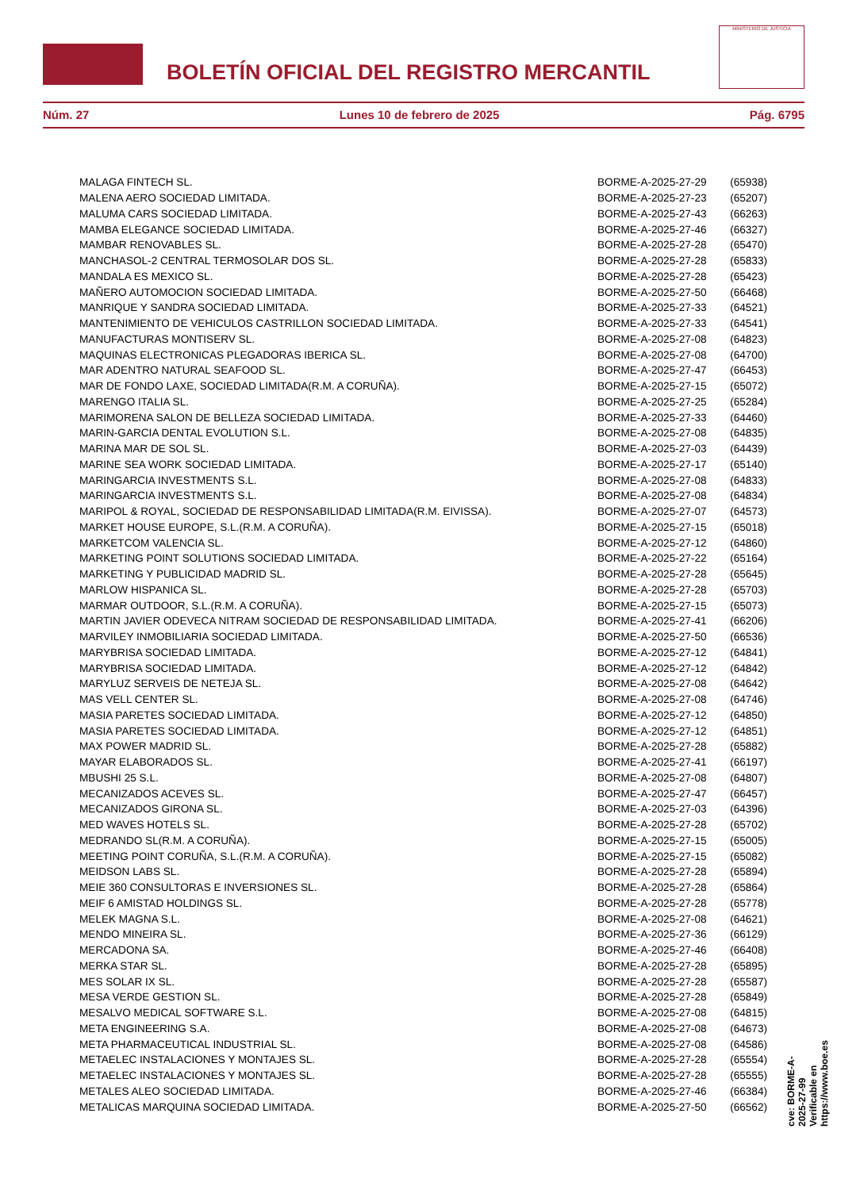BOLETÍN OFICIAL DEL REGISTRO MERCANTIL
MINISTERIO DE JUSTICIA
Núm. 27 Lunes 10 de febrero de 2025 Pág. 6795
| MALAGA FINTECH SL. | BORME-A-2025-27-29 | (65938) |
| MALENA AERO SOCIEDAD LIMITADA. | BORME-A-2025-27-23 | (65207) |
| MALUMA CARS SOCIEDAD LIMITADA. | BORME-A-2025-27-43 | (66263) |
| MAMBA ELEGANCE SOCIEDAD LIMITADA. | BORME-A-2025-27-46 | (66327) |
| MAMBAR RENOVABLES SL. | BORME-A-2025-27-28 | (65470) |
| MANCHASOL-2 CENTRAL TERMOSOLAR DOS SL. | BORME-A-2025-27-28 | (65833) |
| MANDALA ES MEXICO SL. | BORME-A-2025-27-28 | (65423) |
| MAÑERO AUTOMOCION SOCIEDAD LIMITADA. | BORME-A-2025-27-50 | (66468) |
| MANRIQUE Y SANDRA SOCIEDAD LIMITADA. | BORME-A-2025-27-33 | (64521) |
| MANTENIMIENTO DE VEHICULOS CASTRILLON SOCIEDAD LIMITADA. | BORME-A-2025-27-33 | (64541) |
| MANUFACTURAS MONTISERV SL. | BORME-A-2025-27-08 | (64823) |
| MAQUINAS ELECTRONICAS PLEGADORAS IBERICA SL. | BORME-A-2025-27-08 | (64700) |
| MAR ADENTRO NATURAL SEAFOOD SL. | BORME-A-2025-27-47 | (66453) |
| MAR DE FONDO LAXE, SOCIEDAD LIMITADA(R.M. A CORUÑA). | BORME-A-2025-27-15 | (65072) |
| MARENGO ITALIA SL. | BORME-A-2025-27-25 | (65284) |
| MARIMORENA SALON DE BELLEZA SOCIEDAD LIMITADA. | BORME-A-2025-27-33 | (64460) |
| MARIN-GARCIA DENTAL EVOLUTION S.L. | BORME-A-2025-27-08 | (64835) |
| MARINA MAR DE SOL SL. | BORME-A-2025-27-03 | (64439) |
| MARINE SEA WORK SOCIEDAD LIMITADA. | BORME-A-2025-27-17 | (65140) |
| MARINGARCIA INVESTMENTS S.L. | BORME-A-2025-27-08 | (64833) |
| MARINGARCIA INVESTMENTS S.L. | BORME-A-2025-27-08 | (64834) |
| MARIPOL & ROYAL, SOCIEDAD DE RESPONSABILIDAD LIMITADA(R.M. EIVISSA). | BORME-A-2025-27-07 | (64573) |
| MARKET HOUSE EUROPE, S.L.(R.M. A CORUÑA). | BORME-A-2025-27-15 | (65018) |
| MARKETCOM VALENCIA SL. | BORME-A-2025-27-12 | (64860) |
| MARKETING POINT SOLUTIONS SOCIEDAD LIMITADA. | BORME-A-2025-27-22 | (65164) |
| MARKETING Y PUBLICIDAD MADRID SL. | BORME-A-2025-27-28 | (65645) |
| MARLOW HISPANICA SL. | BORME-A-2025-27-28 | (65703) |
| MARMAR OUTDOOR, S.L.(R.M. A CORUÑA). | BORME-A-2025-27-15 | (65073) |
| MARTIN JAVIER ODEVECA NITRAM SOCIEDAD DE RESPONSABILIDAD LIMITADA. | BORME-A-2025-27-41 | (66206) |
| MARVILEY INMOBILIARIA SOCIEDAD LIMITADA. | BORME-A-2025-27-50 | (66536) |
| MARYBRISA SOCIEDAD LIMITADA. | BORME-A-2025-27-12 | (64841) |
| MARYBRISA SOCIEDAD LIMITADA. | BORME-A-2025-27-12 | (64842) |
| MARYLUZ SERVEIS DE NETEJA SL. | BORME-A-2025-27-08 | (64642) |
| MAS VELL CENTER SL. | BORME-A-2025-27-08 | (64746) |
| MASIA PARETES SOCIEDAD LIMITADA. | BORME-A-2025-27-12 | (64850) |
| MASIA PARETES SOCIEDAD LIMITADA. | BORME-A-2025-27-12 | (64851) |
| MAX POWER MADRID SL. | BORME-A-2025-27-28 | (65882) |
| MAYAR ELABORADOS SL. | BORME-A-2025-27-41 | (66197) |
| MBUSHI 25 S.L. | BORME-A-2025-27-08 | (64807) |
| MECANIZADOS ACEVES SL. | BORME-A-2025-27-47 | (66457) |
| MECANIZADOS GIRONA SL. | BORME-A-2025-27-03 | (64396) |
| MED WAVES HOTELS SL. | BORME-A-2025-27-28 | (65702) |
| MEDRANDO SL(R.M. A CORUÑA). | BORME-A-2025-27-15 | (65005) |
| MEETING POINT CORUÑA, S.L.(R.M. A CORUÑA). | BORME-A-2025-27-15 | (65082) |
| MEIDSON LABS SL. | BORME-A-2025-27-28 | (65894) |
| MEIE 360 CONSULTORAS E INVERSIONES SL. | BORME-A-2025-27-28 | (65864) |
| MEIF 6 AMISTAD HOLDINGS SL. | BORME-A-2025-27-28 | (65778) |
| MELEK MAGNA S.L. | BORME-A-2025-27-08 | (64621) |
| MENDO MINEIRA SL. | BORME-A-2025-27-36 | (66129) |
| MERCADONA SA. | BORME-A-2025-27-46 | (66408) |
| MERKA STAR SL. | BORME-A-2025-27-28 | (65895) |
| MES SOLAR IX SL. | BORME-A-2025-27-28 | (65587) |
| MESA VERDE GESTION SL. | BORME-A-2025-27-28 | (65849) |
| MESALVO MEDICAL SOFTWARE S.L. | BORME-A-2025-27-08 | (64815) |
| META ENGINEERING S.A. | BORME-A-2025-27-08 | (64673) |
| META PHARMACEUTICAL INDUSTRIAL SL. | BORME-A-2025-27-08 | (64586) |
| METAELEC INSTALACIONES Y MONTAJES SL. | BORME-A-2025-27-28 | (65554) |
| METAELEC INSTALACIONES Y MONTAJES SL. | BORME-A-2025-27-28 | (65555) |
| METALES ALEO SOCIEDAD LIMITADA. | BORME-A-2025-27-46 | (66384) |
| METALICAS MARQUINA SOCIEDAD LIMITADA. | BORME-A-2025-27-50 | (66562) |
cve: BORME-A-2025-27-99
Verificable en https://www.boe.es